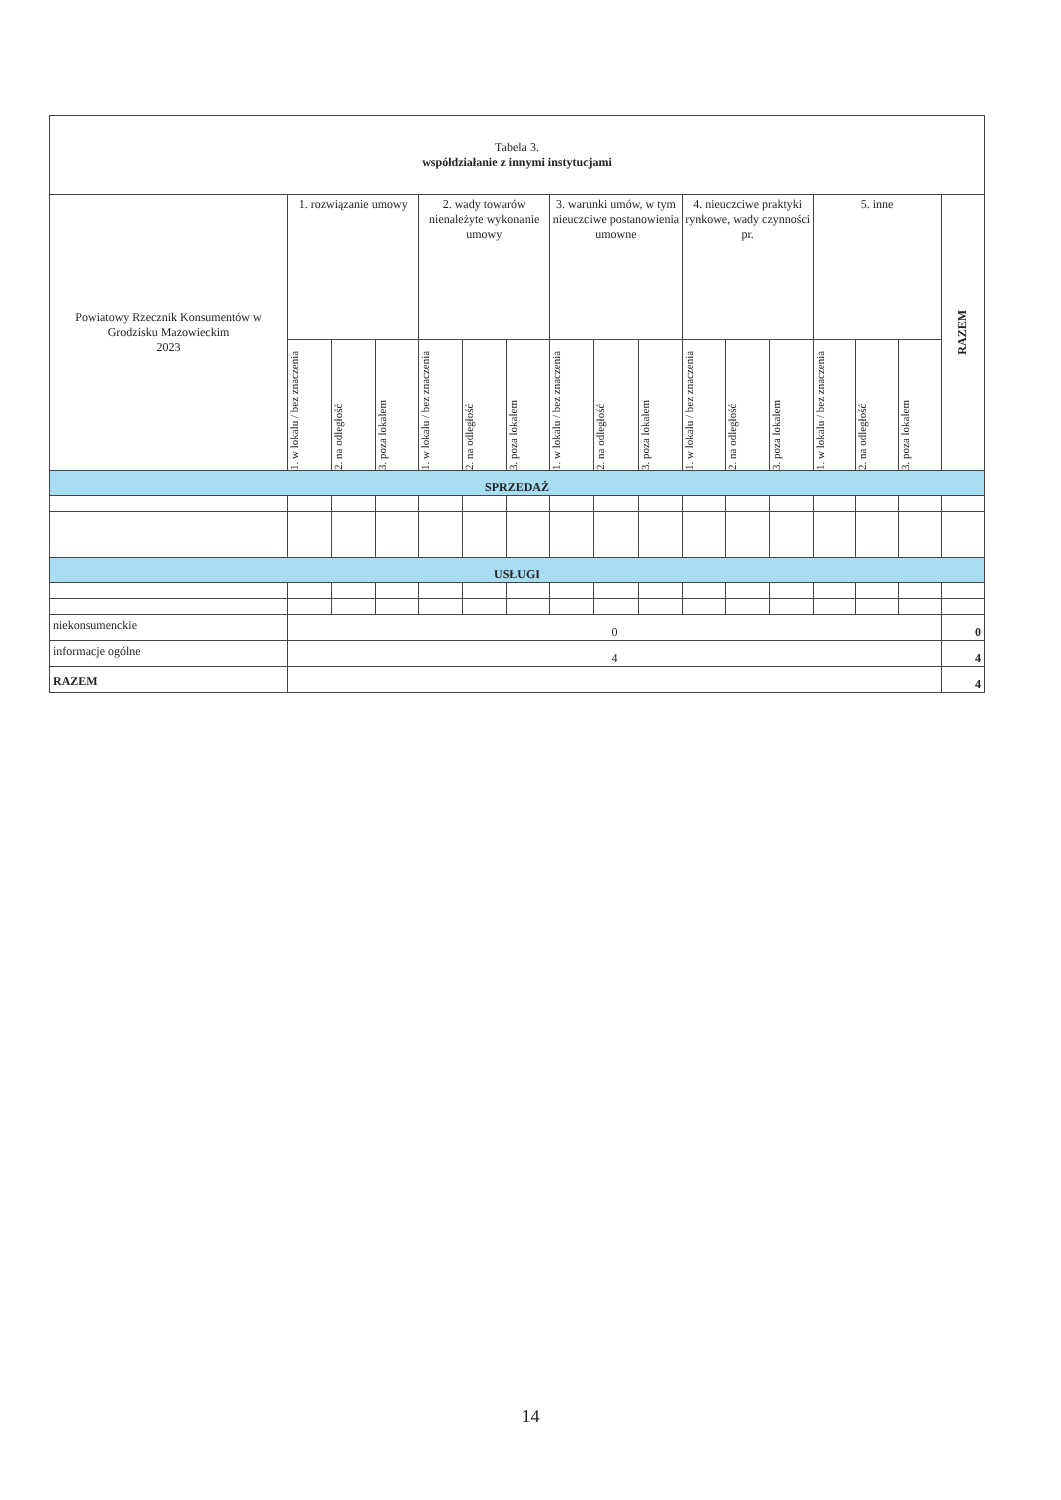| Tabela 3. współdziałanie z innymi instytucjami | | | | | | | | | | | | | | | | |
| Powiatowy Rzecznik Konsumentów w Grodzisku Mazowieckim 2023 | 1. rozwiązanie umowy | | | 2. wady towarów nienależyte wykonanie umowy | | | 3. warunki umów, w tym nieuczciwe postanowienia umowne | | | 4. nieuczciwe praktyki rynkowe, wady czynności pr. | | | 5. inne | | | RAZEM |
| | 1. w lokalu / bez znaczenia | 2. na odległość | 3. poza lokalem | 1. w lokalu / bez znaczenia | 2. na odległość | 3. poza lokalem | 1. w lokalu / bez znaczenia | 2. na odległość | 3. poza lokalem | 1. w lokalu / bez znaczenia | 2. na odległość | 3. poza lokalem | 1. w lokalu / bez znaczenia | 2. na odległość | 3. poza lokalem | |
| SPRZEDAŻ | | | | | | | | | | | | | | | | |
| USŁUGI | | | | | | | | | | | | | | | | |
| niekonsumenckie | 0 | | | | | | | | | | | | | | | 0 |
| informacje ogólne | 4 | | | | | | | | | | | | | | | 4 |
| RAZEM | | | | | | | | | | | | | | | | 4 |
14